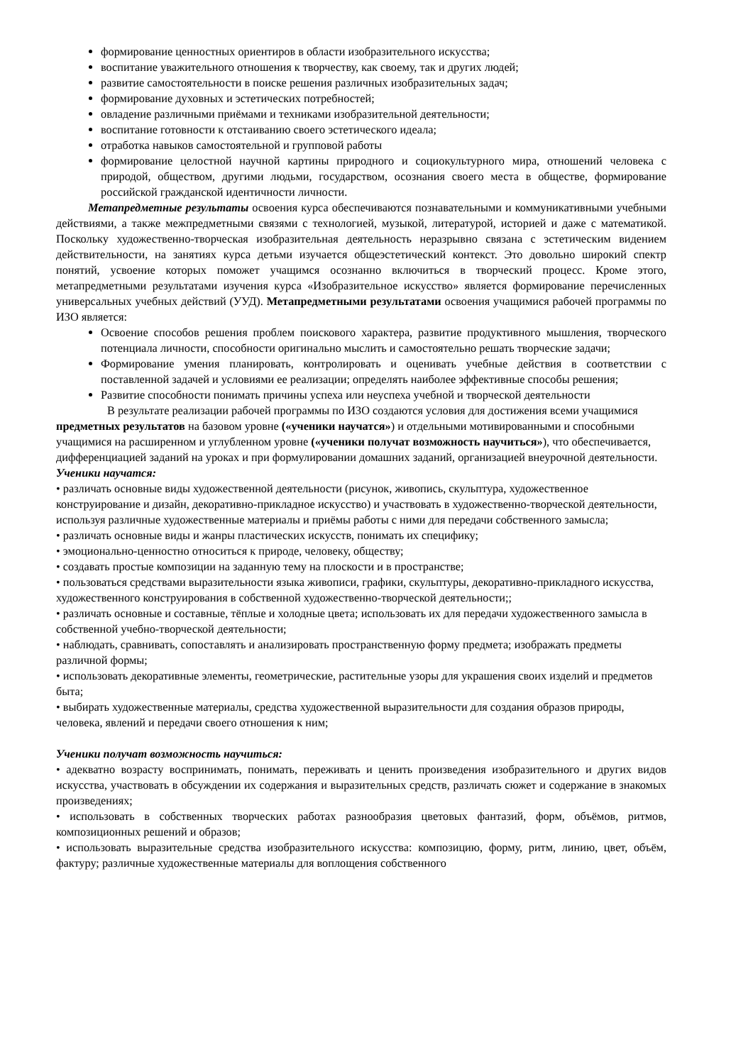формирование ценностных ориентиров в области изобразительного искусства;
воспитание уважительного отношения к творчеству, как своему, так и других людей;
развитие самостоятельности в поиске решения различных изобразительных задач;
формирование духовных и эстетических потребностей;
овладение различными приёмами и техниками изобразительной деятельности;
воспитание готовности к отстаиванию своего эстетического идеала;
отработка навыков самостоятельной и групповой работы
формирование целостной научной картины природного и социокультурного мира, отношений человека с природой, обществом, другими людьми, государством, осознания своего места в обществе, формирование российской гражданской идентичности личности.
Метапредметные результаты освоения курса обеспечиваются познавательными и коммуникативными учебными действиями, а также межпредметными связями с технологией, музыкой, литературой, историей и даже с математикой. Поскольку художественно-творческая изобразительная деятельность неразрывно связана с эстетическим видением действительности, на занятиях курса детьми изучается общеэстетический контекст. Это довольно широкий спектр понятий, усвоение которых поможет учащимся осознанно включиться в творческий процесс. Кроме этого, метапредметными результатами изучения курса «Изобразительное искусство» является формирование перечисленных универсальных учебных действий (УУД). Метапредметными результатами освоения учащимися рабочей программы по ИЗО является:
Освоение способов решения проблем поискового характера, развитие продуктивного мышления, творческого потенциала личности, способности оригинально мыслить и самостоятельно решать творческие задачи;
Формирование умения планировать, контролировать и оценивать учебные действия в соответствии с поставленной задачей и условиями ее реализации; определять наиболее эффективные способы решения;
Развитие способности понимать причины успеха или неуспеха учебной и творческой деятельности
В результате реализации рабочей программы по ИЗО создаются условия для достижения всеми учащимися предметных результатов на базовом уровне («ученики научатся») и отдельными мотивированными и способными учащимися на расширенном и углубленном уровне («ученики получат возможность научиться»), что обеспечивается, дифференциацией заданий на уроках и при формулировании домашних заданий, организацией внеурочной деятельности.
Ученики научатся:
• различать основные виды художественной деятельности (рисунок, живопись, скульптура, художественное конструирование и дизайн, декоративно-прикладное искусство) и участвовать в художественно-творческой деятельности, используя различные художественные материалы и приёмы работы с ними для передачи собственного замысла;
• различать основные виды и жанры пластических искусств, понимать их специфику;
• эмоционально-ценностно относиться к природе, человеку, обществу;
• создавать простые композиции на заданную тему на плоскости и в пространстве;
• пользоваться средствами выразительности языка живописи, графики, скульптуры, декоративно-прикладного искусства, художественного конструирования в собственной художественно-творческой деятельности;;
• различать основные и составные, тёплые и холодные цвета; использовать их для передачи художественного замысла в собственной учебно-творческой деятельности;
• наблюдать, сравнивать, сопоставлять и анализировать пространственную форму предмета; изображать предметы различной формы;
• использовать декоративные элементы, геометрические, растительные узоры для украшения своих изделий и предметов быта;
• выбирать художественные материалы, средства художественной выразительности для создания образов природы, человека, явлений и передачи своего отношения к ним;
Ученики получат возможность научиться:
• адекватно возрасту воспринимать, понимать, переживать и ценить произведения изобразительного и других видов искусства, участвовать в обсуждении их содержания и выразительных средств, различать сюжет и содержание в знакомых произведениях;
• использовать в собственных творческих работах разнообразия цветовых фантазий, форм, объёмов, ритмов, композиционных решений и образов;
• использовать выразительные средства изобразительного искусства: композицию, форму, ритм, линию, цвет, объём, фактуру; различные художественные материалы для воплощения собственного